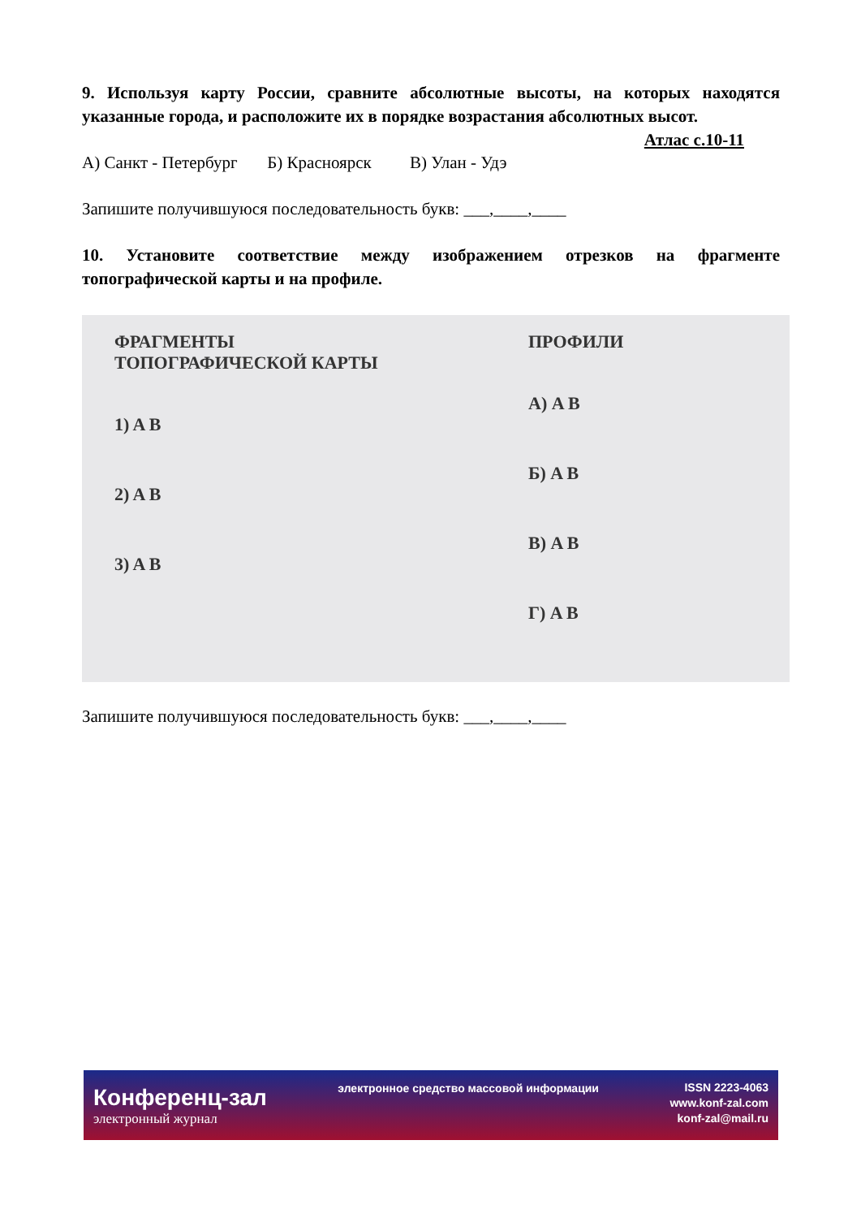9. Используя карту России, сравните абсолютные высоты, на которых находятся указанные города, и расположите их в порядке возрастания абсолютных высот. Атлас с.10-11
А) Санкт - Петербург Б) Красноярск В) Улан - Удэ
Запишите получившуюся последовательность букв: ___,____,____
10. Установите соответствие между изображением отрезков на фрагменте топографической карты и на профиле.
ФРАГМЕНТЫ
ТОПОГРАФИЧЕСКОЙ КАРТЫ
1) A B
2) A B
3) A B
ПРОФИЛИ
А) A B
Б) A B
В) A B
Г) A B
Запишите получившуюся последовательность букв: ___,____,____
Конференц-зал
электронный журнал
электронное средство массовой информации
ISSN 2223-4063
www.konf-zal.com
konf-zal@mail.ru